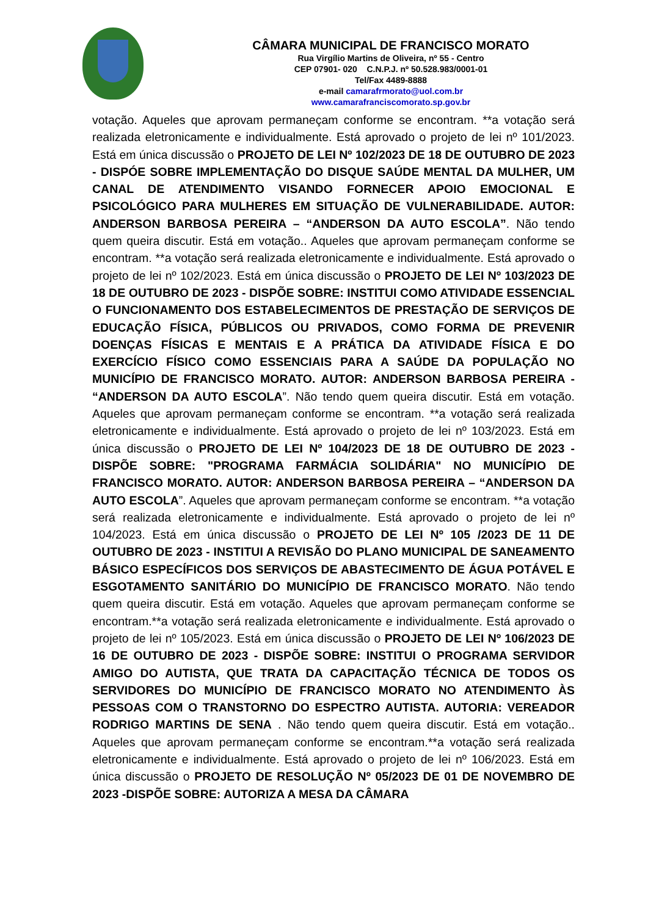CÂMARA MUNICIPAL DE FRANCISCO MORATO
Rua Virgílio Martins de Oliveira, nº 55 - Centro
CEP 07901- 020 C.N.P.J. nº 50.528.983/0001-01
Tel/Fax 4489-8888
e-mail camarafrmorato@uol.com.br
www.camarafranciscomorato.sp.gov.br
votação. Aqueles que aprovam permaneçam conforme se encontram. **a votação será realizada eletronicamente e individualmente. Está aprovado o projeto de lei nº 101/2023. Está em única discussão o PROJETO DE LEI Nº 102/2023 DE 18 DE OUTUBRO DE 2023 - DISPÓE SOBRE IMPLEMENTAÇÃO DO DISQUE SAÚDE MENTAL DA MULHER, UM CANAL DE ATENDIMENTO VISANDO FORNECER APOIO EMOCIONAL E PSICOLÓGICO PARA MULHERES EM SITUAÇÃO DE VULNERABILIDADE. AUTOR: ANDERSON BARBOSA PEREIRA – “ANDERSON DA AUTO ESCOLA”. Não tendo quem queira discutir. Está em votação.. Aqueles que aprovam permaneçam conforme se encontram. **a votação será realizada eletronicamente e individualmente. Está aprovado o projeto de lei nº 102/2023. Está em única discussão o PROJETO DE LEI Nº 103/2023 DE 18 DE OUTUBRO DE 2023 - DISPÕE SOBRE: INSTITUI COMO ATIVIDADE ESSENCIAL O FUNCIONAMENTO DOS ESTABELECIMENTOS DE PRESTAÇÃO DE SERVIÇOS DE EDUCAÇÃO FÍSICA, PÚBLICOS OU PRIVADOS, COMO FORMA DE PREVENIR DOENÇAS FÍSICAS E MENTAIS E A PRÁTICA DA ATIVIDADE FÍSICA E DO EXERCÍCIO FÍSICO COMO ESSENCIAIS PARA A SAÚDE DA POPULAÇÃO NO MUNICÍPIO DE FRANCISCO MORATO. AUTOR: ANDERSON BARBOSA PEREIRA - “ANDERSON DA AUTO ESCOLA”. Não tendo quem queira discutir. Está em votação. Aqueles que aprovam permaneçam conforme se encontram. **a votação será realizada eletronicamente e individualmente. Está aprovado o projeto de lei nº 103/2023. Está em única discussão o PROJETO DE LEI Nº 104/2023 DE 18 DE OUTUBRO DE 2023 - DISPÕE SOBRE: "PROGRAMA FARMÁCIA SOLIDÁRIA" NO MUNICÍPIO DE FRANCISCO MORATO. AUTOR: ANDERSON BARBOSA PEREIRA – “ANDERSON DA AUTO ESCOLA”. Aqueles que aprovam permaneçam conforme se encontram. **a votação será realizada eletronicamente e individualmente. Está aprovado o projeto de lei nº 104/2023. Está em única discussão o PROJETO DE LEI Nº 105 /2023 DE 11 DE OUTUBRO DE 2023 - INSTITUI A REVISÃO DO PLANO MUNICIPAL DE SANEAMENTO BÁSICO ESPECÍFICOS DOS SERVIÇOS DE ABASTECIMENTO DE ÁGUA POTÁVEL E ESGOTAMENTO SANITÁRIO DO MUNICÍPIO DE FRANCISCO MORATO. Não tendo quem queira discutir. Está em votação. Aqueles que aprovam permaneçam conforme se encontram.**a votação será realizada eletronicamente e individualmente. Está aprovado o projeto de lei nº 105/2023. Está em única discussão o PROJETO DE LEI Nº 106/2023 DE 16 DE OUTUBRO DE 2023 - DISPÕE SOBRE: INSTITUI O PROGRAMA SERVIDOR AMIGO DO AUTISTA, QUE TRATA DA CAPACITAÇÃO TÉCNICA DE TODOS OS SERVIDORES DO MUNICÍPIO DE FRANCISCO MORATO NO ATENDIMENTO ÀS PESSOAS COM O TRANSTORNO DO ESPECTRO AUTISTA. AUTORIA: VEREADOR RODRIGO MARTINS DE SENA . Não tendo quem queira discutir. Está em votação.. Aqueles que aprovam permaneçam conforme se encontram.**a votação será realizada eletronicamente e individualmente. Está aprovado o projeto de lei nº 106/2023. Está em única discussão o PROJETO DE RESOLUÇÃO Nº 05/2023 DE 01 DE NOVEMBRO DE 2023 -DISPÕE SOBRE: AUTORIZA A MESA DA CÂMARA